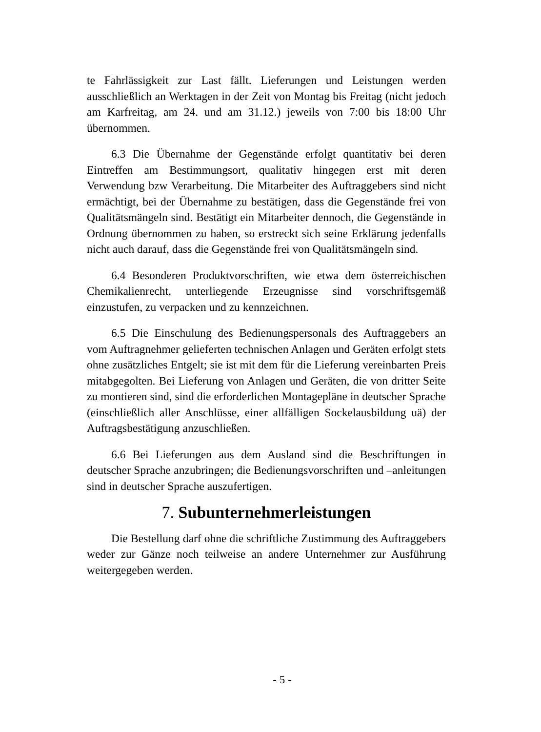te Fahrlässigkeit zur Last fällt. Lieferungen und Leistungen werden ausschließlich an Werktagen in der Zeit von Montag bis Freitag (nicht jedoch am Karfreitag, am 24. und am 31.12.) jeweils von 7:00 bis 18:00 Uhr übernommen.
6.3 Die Übernahme der Gegenstände erfolgt quantitativ bei deren Eintreffen am Bestimmungsort, qualitativ hingegen erst mit deren Verwendung bzw Verarbeitung. Die Mitarbeiter des Auftraggebers sind nicht ermächtigt, bei der Übernahme zu bestätigen, dass die Gegenstände frei von Qualitätsmängeln sind. Bestätigt ein Mitarbeiter dennoch, die Gegenstände in Ordnung übernommen zu haben, so erstreckt sich seine Erklärung jedenfalls nicht auch darauf, dass die Gegenstände frei von Qualitätsmängeln sind.
6.4 Besonderen Produktvorschriften, wie etwa dem österreichischen Chemikalienrecht, unterliegende Erzeugnisse sind vorschriftsgemäß einzustufen, zu verpacken und zu kennzeichnen.
6.5 Die Einschulung des Bedienungspersonals des Auftraggebers an vom Auftragnehmer gelieferten technischen Anlagen und Geräten erfolgt stets ohne zusätzliches Entgelt; sie ist mit dem für die Lieferung vereinbarten Preis mitabgegolten. Bei Lieferung von Anlagen und Geräten, die von dritter Seite zu montieren sind, sind die erforderlichen Montagepläne in deutscher Sprache (einschließlich aller Anschlüsse, einer allfälligen Sockelausbildung uä) der Auftragsbestätigung anzuschließen.
6.6 Bei Lieferungen aus dem Ausland sind die Beschriftungen in deutscher Sprache anzubringen; die Bedienungsvorschriften und –anleitungen sind in deutscher Sprache auszufertigen.
7. Subunternehmerleistungen
Die Bestellung darf ohne die schriftliche Zustimmung des Auftraggebers weder zur Gänze noch teilweise an andere Unternehmer zur Ausführung weitergegeben werden.
- 5 -